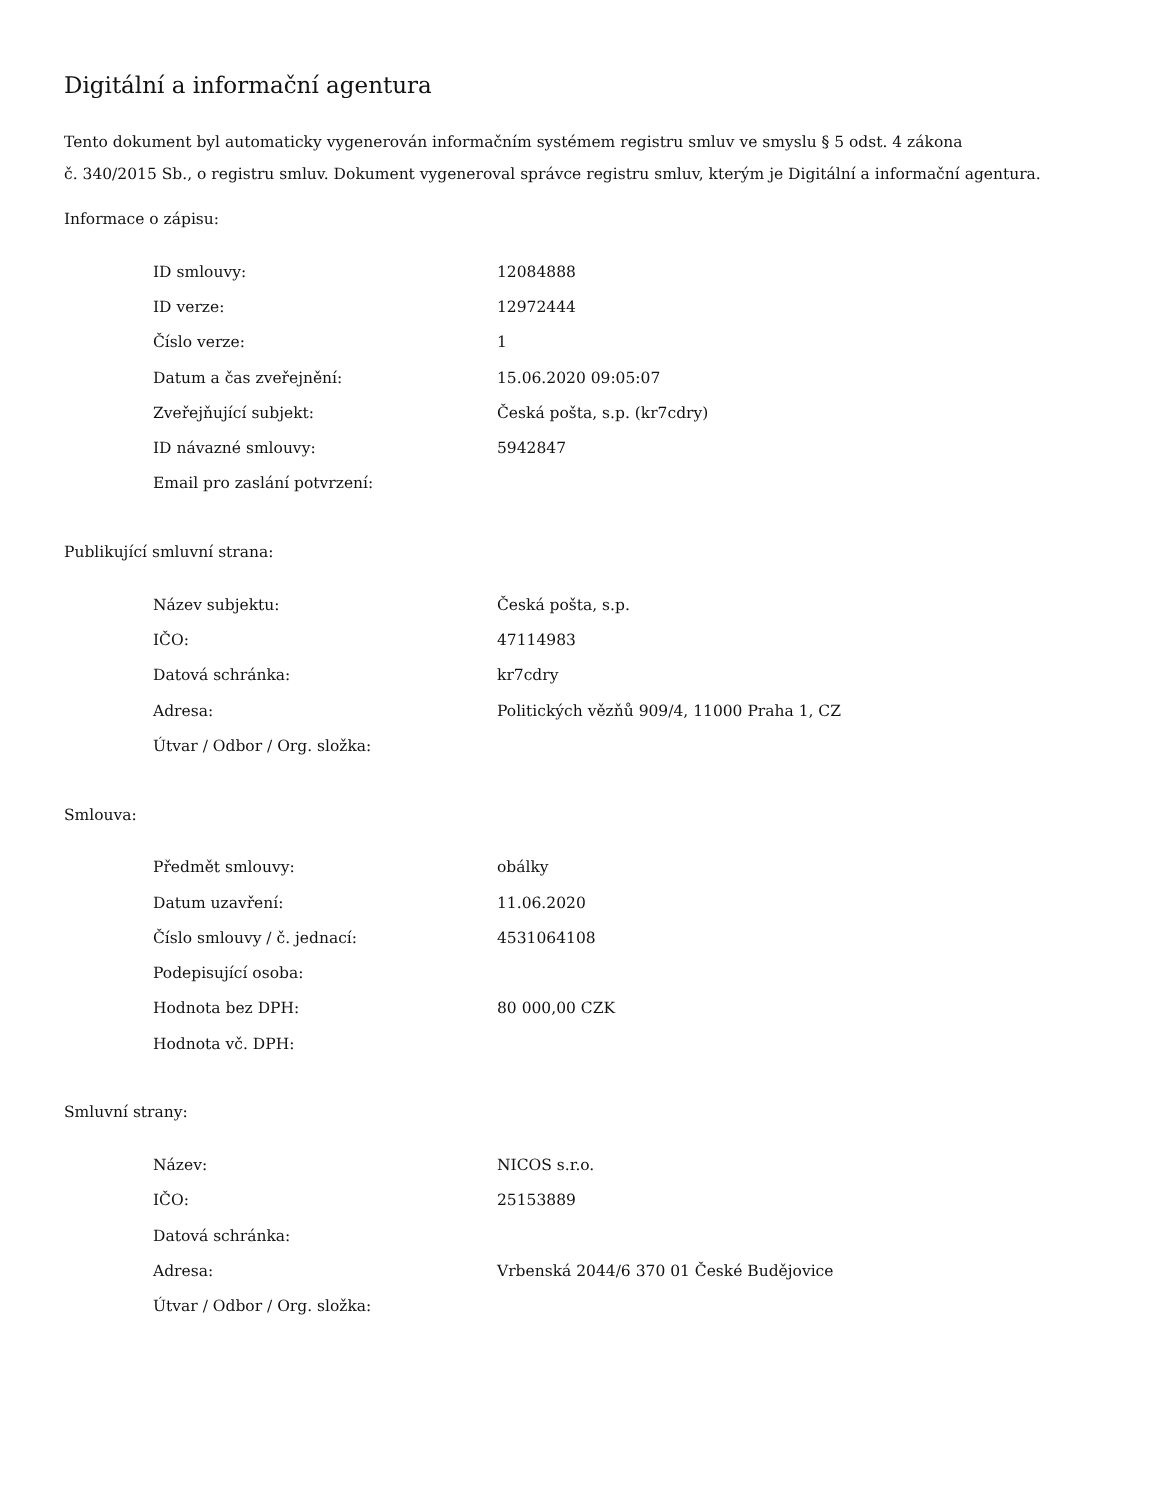Digitální a informační agentura
Tento dokument byl automaticky vygenerován informačním systémem registru smluv ve smyslu § 5 odst. 4 zákona
č. 340/2015 Sb., o registru smluv. Dokument vygeneroval správce registru smluv, kterým je Digitální a informační agentura.
Informace o zápisu:
| ID smlouvy: | 12084888 |
| ID verze: | 12972444 |
| Číslo verze: | 1 |
| Datum a čas zveřejnění: | 15.06.2020 09:05:07 |
| Zveřejňující subjekt: | Česká pošta, s.p. (kr7cdry) |
| ID návazné smlouvy: | 5942847 |
| Email pro zaslání potvrzení: | |
Publikující smluvní strana:
| Název subjektu: | Česká pošta, s.p. |
| IČO: | 47114983 |
| Datová schránka: | kr7cdry |
| Adresa: | Politických vězňů 909/4, 11000 Praha 1, CZ |
| Útvar / Odbor / Org. složka: | |
Smlouva:
| Předmět smlouvy: | obálky |
| Datum uzavření: | 11.06.2020 |
| Číslo smlouvy / č. jednací: | 4531064108 |
| Podepisující osoba: | |
| Hodnota bez DPH: | 80 000,00 CZK |
| Hodnota vč. DPH: | |
Smluvní strany:
| Název: | NICOS s.r.o. |
| IČO: | 25153889 |
| Datová schránka: | |
| Adresa: | Vrbenská 2044/6 370 01 České Budějovice |
| Útvar / Odbor / Org. složka: | |